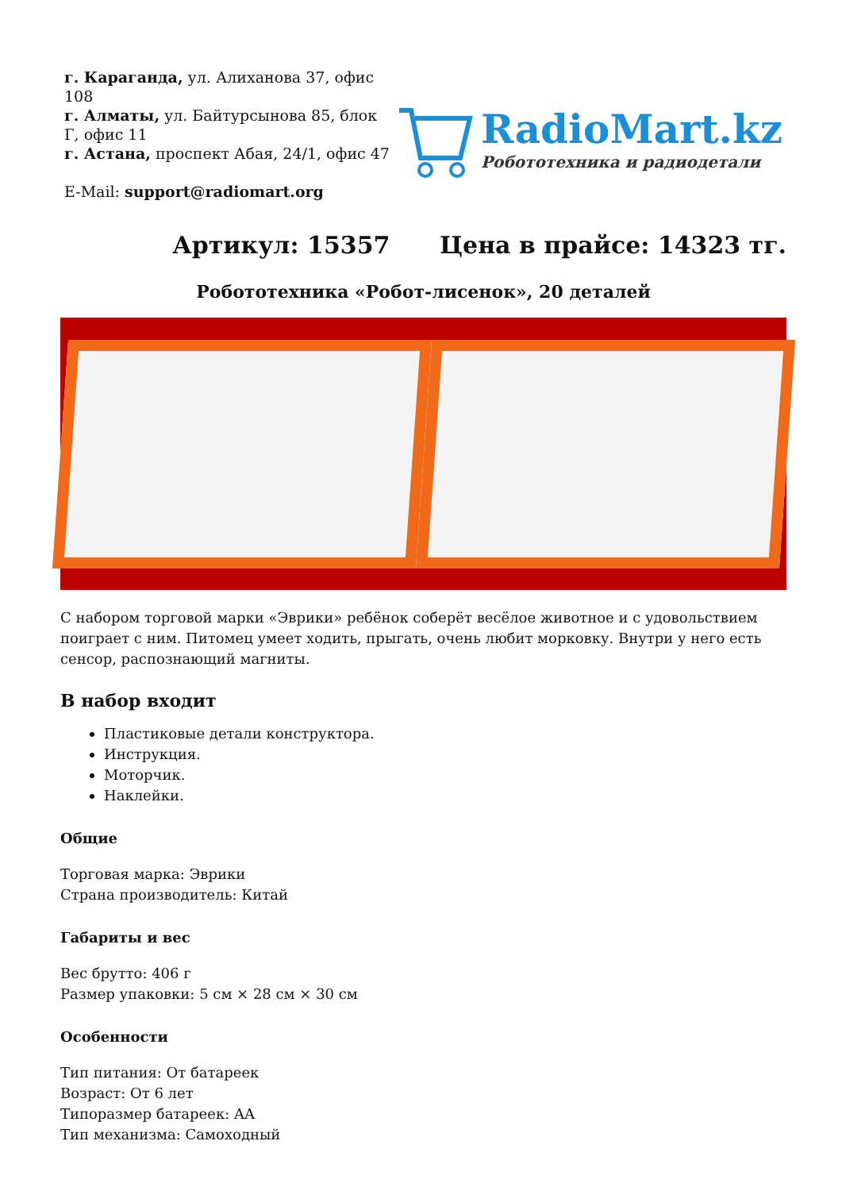г. Караганда, ул. Алиханова 37, офис 108
г. Алматы, ул. Байтурсынова 85, блок Г, офис 11
г. Астана, проспект Абая, 24/1, офис 47
E-Mail: support@radiomart.org
RadioMart.kz
Робототехника и радиодетали
Артикул: 15357 Цена в прайсе: 14323 тг.
Робототехника «Робот-лисенок», 20 деталей
С набором торговой марки «Эврики» ребёнок соберёт весёлое животное и с удовольствием поиграет с ним. Питомец умеет ходить, прыгать, очень любит морковку. Внутри у него есть сенсор, распознающий магниты.
В набор входит
Пластиковые детали конструктора.
Инструкция.
Моторчик.
Наклейки.
Общие
Торговая марка: Эврики
Страна производитель: Китай
Габариты и вес
Вес брутто: 406 г
Размер упаковки: 5 см × 28 см × 30 см
Особенности
Тип питания: От батареек
Возраст: От 6 лет
Типоразмер батареек: AA
Тип механизма: Самоходный